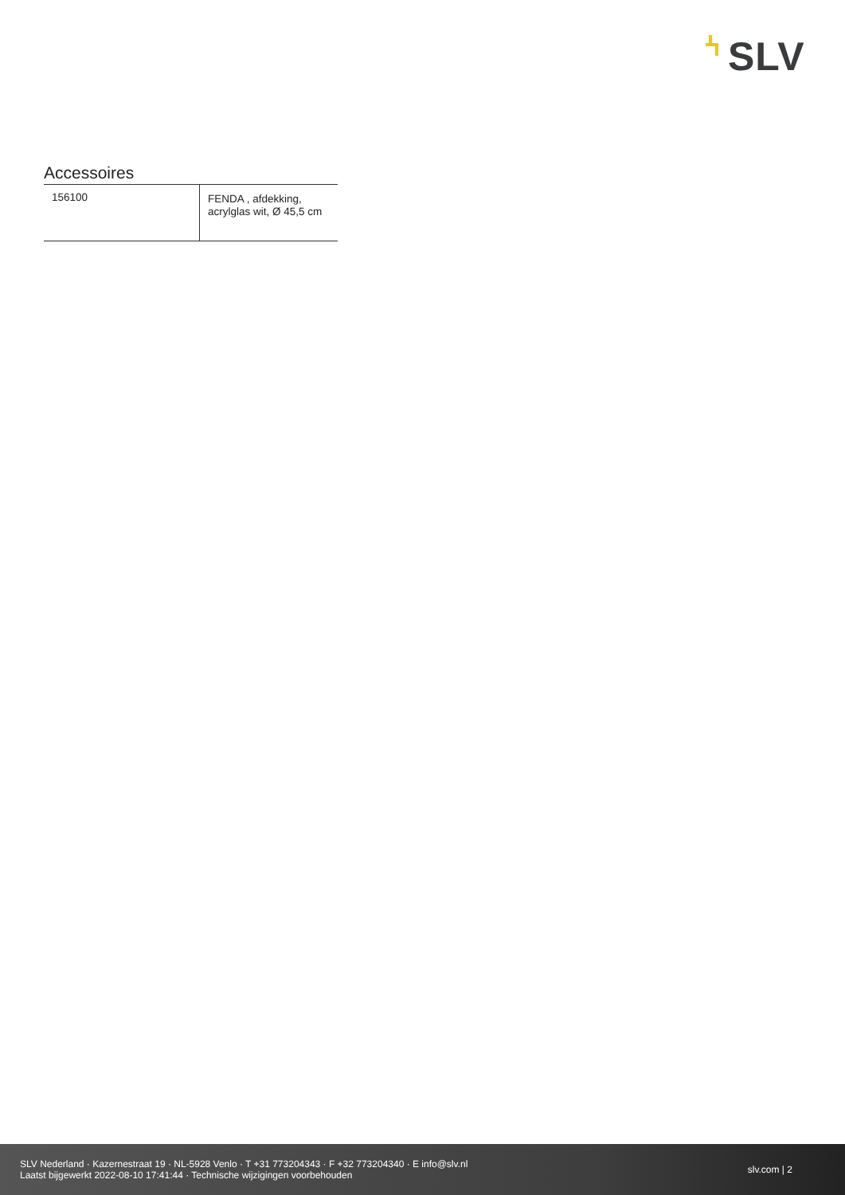SLV
Accessoires
| 156100 | FENDA , afdekking, acrylglas wit, Ø 45,5 cm |
SLV Nederland · Kazernestraat 19 · NL-5928 Venlo · T +31 773204343 · F +32 773204340 · E info@slv.nl
Laatst bijgewerkt 2022-08-10 17:41:44 · Technische wijzigingen voorbehouden
slv.com | 2